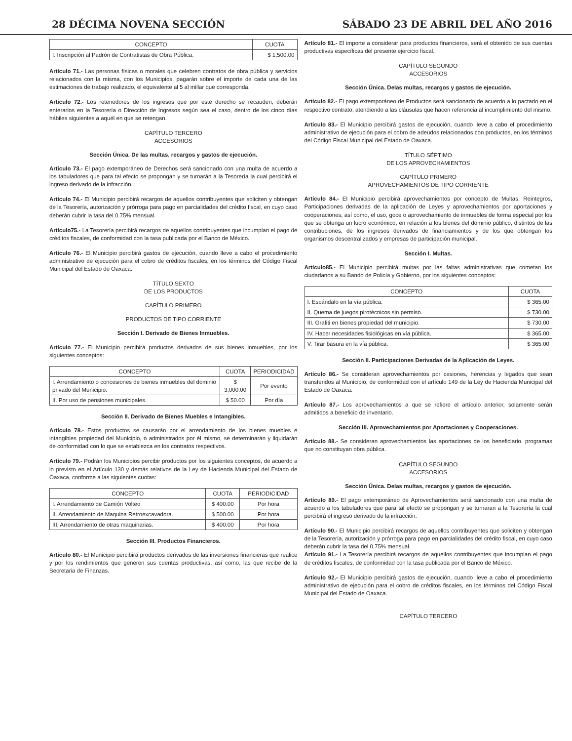28 DÉCIMA NOVENA SECCIÓN SÁBADO 23 DE ABRIL DEL AÑO 2016
| CONCEPTO | CUOTA |
| --- | --- |
| I. Inscripción al Padrón de Contratistas de Obra Pública. | $ 1,500.00 |
Artículo 71.- Las personas físicas o morales que celebren contratos de obra pública y servicios relacionados con la misma, con los Municipios, pagarán sobre el importe de cada una de las estimaciones de trabajo realizado, el equivalente al 5 al millar que corresponda.
Artículo 72.- Los retenedores de los ingresos que por este derecho se recauden, deberán enterarlos en la Tesorería o Dirección de Ingresos según sea el caso, dentro de los cinco días hábiles siguientes a aquél en que se retengan.
CAPÍTULO TERCERO
ACCESORIOS
Sección Única. De las multas, recargos y gastos de ejecución.
Artículo 73.- El pago extemporáneo de Derechos será sancionado con una multa de acuerdo a los tabuladores que para tal efecto se propongan y se turnarán a la Tesorería la cual percibirá el ingreso derivado de la infracción.
Artículo 74.- El Municipio percibirá recargos de aquellos contribuyentes que soliciten y obtengan de la Tesorería, autorización y prórroga para pago en parcialidades del crédito fiscal, en cuyo caso deberán cubrir la tasa del 0.75% mensual.
Artículo75.- La Tesorería percibirá recargos de aquellos contribuyentes que incumplan el pago de créditos fiscales, de conformidad con la tasa publicada por el Banco de México.
Artículo 76.- El Municipio percibirá gastos de ejecución, cuando lleve a cabo el procedimiento administrativo de ejecución para el cobro de créditos fiscales, en los términos del Código Fiscal Municipal del Estado de Oaxaca.
TÍTULO SEXTO
DE LOS PRODUCTOS
CAPÍTULO PRIMERO
PRODUCTOS DE TIPO CORRIENTE
Sección I. Derivado de Bienes Inmuebles.
Artículo 77.- El Municipio percibirá productos derivados de sus bienes inmuebles, por los siguientes conceptos:
| CONCEPTO | CUOTA | PERIODICIDAD |
| --- | --- | --- |
| I. Arrendamiento o concesiones de bienes inmuebles del dominio privado del Municipio. | $ 3,000.00 | Por evento |
| II. Por uso de pensiones municipales. | $ 50.00 | Por día |
Sección II. Derivado de Bienes Muebles e Intangibles.
Artículo 78.- Estos productos se causarán por el arrendamiento de los bienes muebles e intangibles propiedad del Municipio, o administrados por él mismo, se determinarán y liquidarán de conformidad con lo que se establezca en los contratos respectivos.
Artículo 79.- Podrán los Municipios percibir productos por los siguientes conceptos, de acuerdo a lo previsto en el Artículo 130 y demás relativos de la Ley de Hacienda Municipal del Estado de Oaxaca, conforme a las siguientes cuotas:
| CONCEPTO | CUOTA | PERIODICIDAD |
| --- | --- | --- |
| I. Arrendamiento de Camión Volteo | $ 400.00 | Por hora |
| II. Arrendamiento de Maquina Retroexcavadora. | $ 500.00 | Por hora |
| III. Arrendamiento de otras maquinarias. | $ 400.00 | Por hora |
Sección III. Productos Financieros.
Artículo 80.- El Municipio percibirá productos derivados de las inversiones financieras que realice y por los rendimientos que generen sus cuentas productivas; así como, las que recibe de la Secretaria de Finanzas.
Artículo 81.- El importe a considerar para productos financieros, será el obtenido de sus cuentas productivas específicas del presente ejercicio fiscal.
CAPÍTULO SEGUNDO
ACCESORIOS
Sección Única. Delas multas, recargos y gastos de ejecución.
Artículo 82.- El pago extemporáneo de Productos será sancionado de acuerdo a lo pactado en el respectivo contrato, atendiendo a las cláusulas que hacen referencia al incumplimiento del mismo.
Artículo 83.- El Municipio percibirá gastos de ejecución, cuando lleve a cabo el procedimiento administrativo de ejecución para el cobro de adeudos relacionados con productos, en los términos del Código Fiscal Municipal del Estado de Oaxaca.
TÍTULO SÉPTIMO
DE LOS APROVECHAMIENTOS
CAPÍTULO PRIMERO
APROVECHAMIENTOS DE TIPO CORRIENTE
Artículo 84.- El Municipio percibirá aprovechamientos por concepto de Multas, Reintegros, Participaciones derivadas de la aplicación de Leyes y aprovechamientos por aportaciones y cooperaciones; así como, el uso, goce o aprovechamiento de inmuebles de forma especial por los que se obtenga un lucro económico, en relación a los bienes del dominio público, distintos de las contribuciones, de los ingresos derivados de financiamientos y de los que obtengan los organismos descentralizados y empresas de participación municipal.
Sección I. Multas.
Artículo85.- El Municipio percibirá multas por las faltas administrativas que cometan los ciudadanos a su Bando de Policía y Gobierno, por los siguientes conceptos:
| CONCEPTO | CUOTA |
| --- | --- |
| I. Escándalo en la vía pública. | $ 365.00 |
| II. Quema de juegos pirotécnicos sin permiso. | $ 730.00 |
| III. Grafiti en bienes propiedad del municipio. | $ 730.00 |
| IV. Hacer necesidades fisiológicas en vía pública. | $ 365.00 |
| V. Tirar basura en la vía pública. | $ 365.00 |
Sección II. Participaciones Derivadas de la Aplicación de Leyes.
Artículo 86.- Se consideran aprovechamientos por cesiones, herencias y legados que sean transferidos al Municipio, de conformidad con el artículo 149 de la Ley de Hacienda Municipal del Estado de Oaxaca.
Artículo 87.- Los aprovechamientos a que se refiere el artículo anterior, solamente serán admitidos a beneficio de inventario.
Sección III. Aprovechamientos por Aportaciones y Cooperaciones.
Artículo 88.- Se consideran aprovechamientos las aportaciones de los beneficiario. programas que no constituyan obra pública.
CAPÍTULO SEGUNDO
ACCESORIOS
Sección Única. Delas multas, recargos y gastos de ejecución.
Artículo 89.- El pago extemporáneo de Aprovechamientos será sancionado con una multa de acuerdo a los tabuladores que para tal efecto se propongan y se turnaran a la Tesorería la cual percibirá el ingreso derivado de la infracción.
Artículo 90.- El Municipio percibirá recargos de aquellos contribuyentes que soliciten y obtengan de la Tesorería, autorización y prórroga para pago en parcialidades del crédito fiscal, en cuyo caso deberán cubrir la tasa del 0.75% mensual.
Artículo 91.- La Tesorería percibirá recargos de aquellos contribuyentes que incumplan el pago de créditos fiscales, de conformidad con la tasa publicada por el Banco de México.
Artículo 92.- El Municipio percibirá gastos de ejecución, cuando lleve a cabo el procedimiento administrativo de ejecución para el cobro de créditos fiscales, en los términos del Código Fiscal Municipal del Estado de Oaxaca.
CAPÍTULO TERCERO